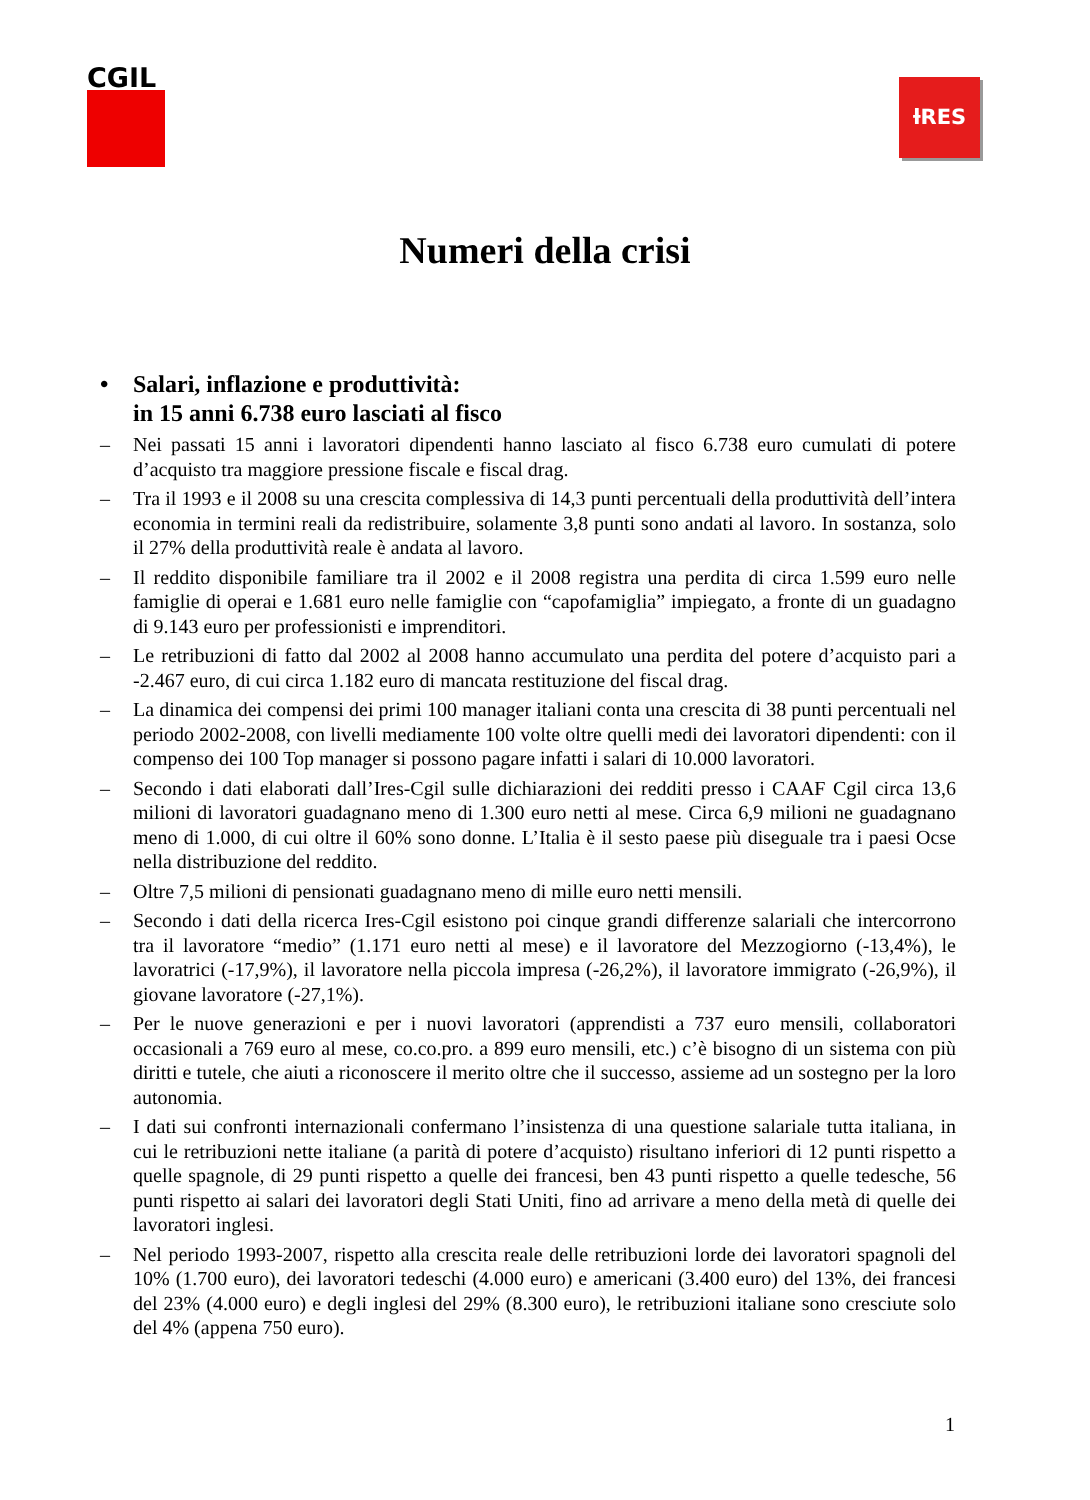CGIL
ƚRES
Numeri della crisi
• Salari, inflazione e produttività:
in 15 anni 6.738 euro lasciati al fisco
– Nei passati 15 anni i lavoratori dipendenti hanno lasciato al fisco 6.738 euro cumulati di potere d’acquisto tra maggiore pressione fiscale e fiscal drag.
– Tra il 1993 e il 2008 su una crescita complessiva di 14,3 punti percentuali della produttività dell’intera economia in termini reali da redistribuire, solamente 3,8 punti sono andati al lavoro. In sostanza, solo il 27% della produttività reale è andata al lavoro.
– Il reddito disponibile familiare tra il 2002 e il 2008 registra una perdita di circa 1.599 euro nelle famiglie di operai e 1.681 euro nelle famiglie con “capofamiglia” impiegato, a fronte di un guadagno di 9.143 euro per professionisti e imprenditori.
– Le retribuzioni di fatto dal 2002 al 2008 hanno accumulato una perdita del potere d’acquisto pari a -2.467 euro, di cui circa 1.182 euro di mancata restituzione del fiscal drag.
– La dinamica dei compensi dei primi 100 manager italiani conta una crescita di 38 punti percentuali nel periodo 2002-2008, con livelli mediamente 100 volte oltre quelli medi dei lavoratori dipendenti: con il compenso dei 100 Top manager si possono pagare infatti i salari di 10.000 lavoratori.
– Secondo i dati elaborati dall’Ires-Cgil sulle dichiarazioni dei redditi presso i CAAF Cgil circa 13,6 milioni di lavoratori guadagnano meno di 1.300 euro netti al mese. Circa 6,9 milioni ne guadagnano meno di 1.000, di cui oltre il 60% sono donne. L’Italia è il sesto paese più diseguale tra i paesi Ocse nella distribuzione del reddito.
– Oltre 7,5 milioni di pensionati guadagnano meno di mille euro netti mensili.
– Secondo i dati della ricerca Ires-Cgil esistono poi cinque grandi differenze salariali che intercorrono tra il lavoratore “medio” (1.171 euro netti al mese) e il lavoratore del Mezzogiorno (-13,4%), le lavoratrici (-17,9%), il lavoratore nella piccola impresa (-26,2%), il lavoratore immigrato (-26,9%), il giovane lavoratore (-27,1%).
– Per le nuove generazioni e per i nuovi lavoratori (apprendisti a 737 euro mensili, collaboratori occasionali a 769 euro al mese, co.co.pro. a 899 euro mensili, etc.) c’è bisogno di un sistema con più diritti e tutele, che aiuti a riconoscere il merito oltre che il successo, assieme ad un sostegno per la loro autonomia.
– I dati sui confronti internazionali confermano l’insistenza di una questione salariale tutta italiana, in cui le retribuzioni nette italiane (a parità di potere d’acquisto) risultano inferiori di 12 punti rispetto a quelle spagnole, di 29 punti rispetto a quelle dei francesi, ben 43 punti rispetto a quelle tedesche, 56 punti rispetto ai salari dei lavoratori degli Stati Uniti, fino ad arrivare a meno della metà di quelle dei lavoratori inglesi.
– Nel periodo 1993-2007, rispetto alla crescita reale delle retribuzioni lorde dei lavoratori spagnoli del 10% (1.700 euro), dei lavoratori tedeschi (4.000 euro) e americani (3.400 euro) del 13%, dei francesi del 23% (4.000 euro) e degli inglesi del 29% (8.300 euro), le retribuzioni italiane sono cresciute solo del 4% (appena 750 euro).
1